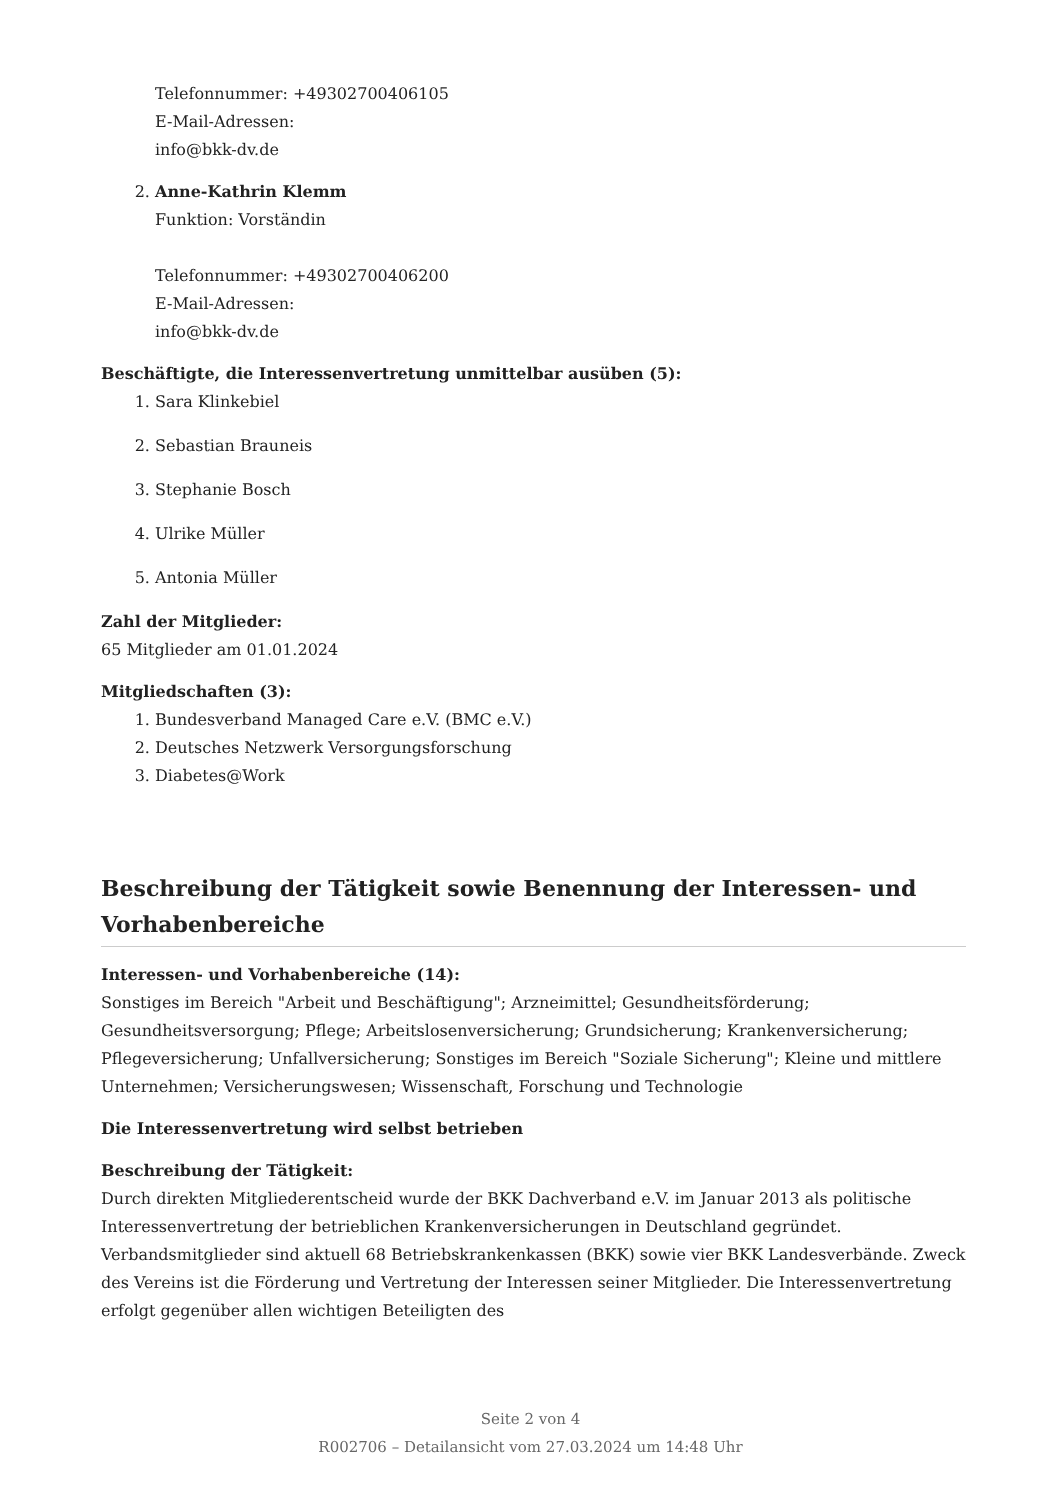Telefonnummer: +49302700406105
E-Mail-Adressen:
info@bkk-dv.de
2. Anne-Kathrin Klemm
Funktion: Vorständin
Telefonnummer: +49302700406200
E-Mail-Adressen:
info@bkk-dv.de
Beschäftigte, die Interessenvertretung unmittelbar ausüben (5):
1. Sara Klinkebiel
2. Sebastian Brauneis
3. Stephanie Bosch
4. Ulrike Müller
5. Antonia Müller
Zahl der Mitglieder:
65 Mitglieder am 01.01.2024
Mitgliedschaften (3):
1. Bundesverband Managed Care e.V. (BMC e.V.)
2. Deutsches Netzwerk Versorgungsforschung
3. Diabetes@Work
Beschreibung der Tätigkeit sowie Benennung der Interessen- und Vorhabenbereiche
Interessen- und Vorhabenbereiche (14):
Sonstiges im Bereich "Arbeit und Beschäftigung"; Arzneimittel; Gesundheitsförderung; Gesundheitsversorgung; Pflege; Arbeitslosenversicherung; Grundsicherung; Krankenversicherung; Pflegeversicherung; Unfallversicherung; Sonstiges im Bereich "Soziale Sicherung"; Kleine und mittlere Unternehmen; Versicherungswesen; Wissenschaft, Forschung und Technologie
Die Interessenvertretung wird selbst betrieben
Beschreibung der Tätigkeit:
Durch direkten Mitgliederentscheid wurde der BKK Dachverband e.V. im Januar 2013 als politische Interessenvertretung der betrieblichen Krankenversicherungen in Deutschland gegründet. Verbandsmitglieder sind aktuell 68 Betriebskrankenkassen (BKK) sowie vier BKK Landesverbände. Zweck des Vereins ist die Förderung und Vertretung der Interessen seiner Mitglieder. Die Interessenvertretung erfolgt gegenüber allen wichtigen Beteiligten des
Seite 2 von 4
R002706 – Detailansicht vom 27.03.2024 um 14:48 Uhr